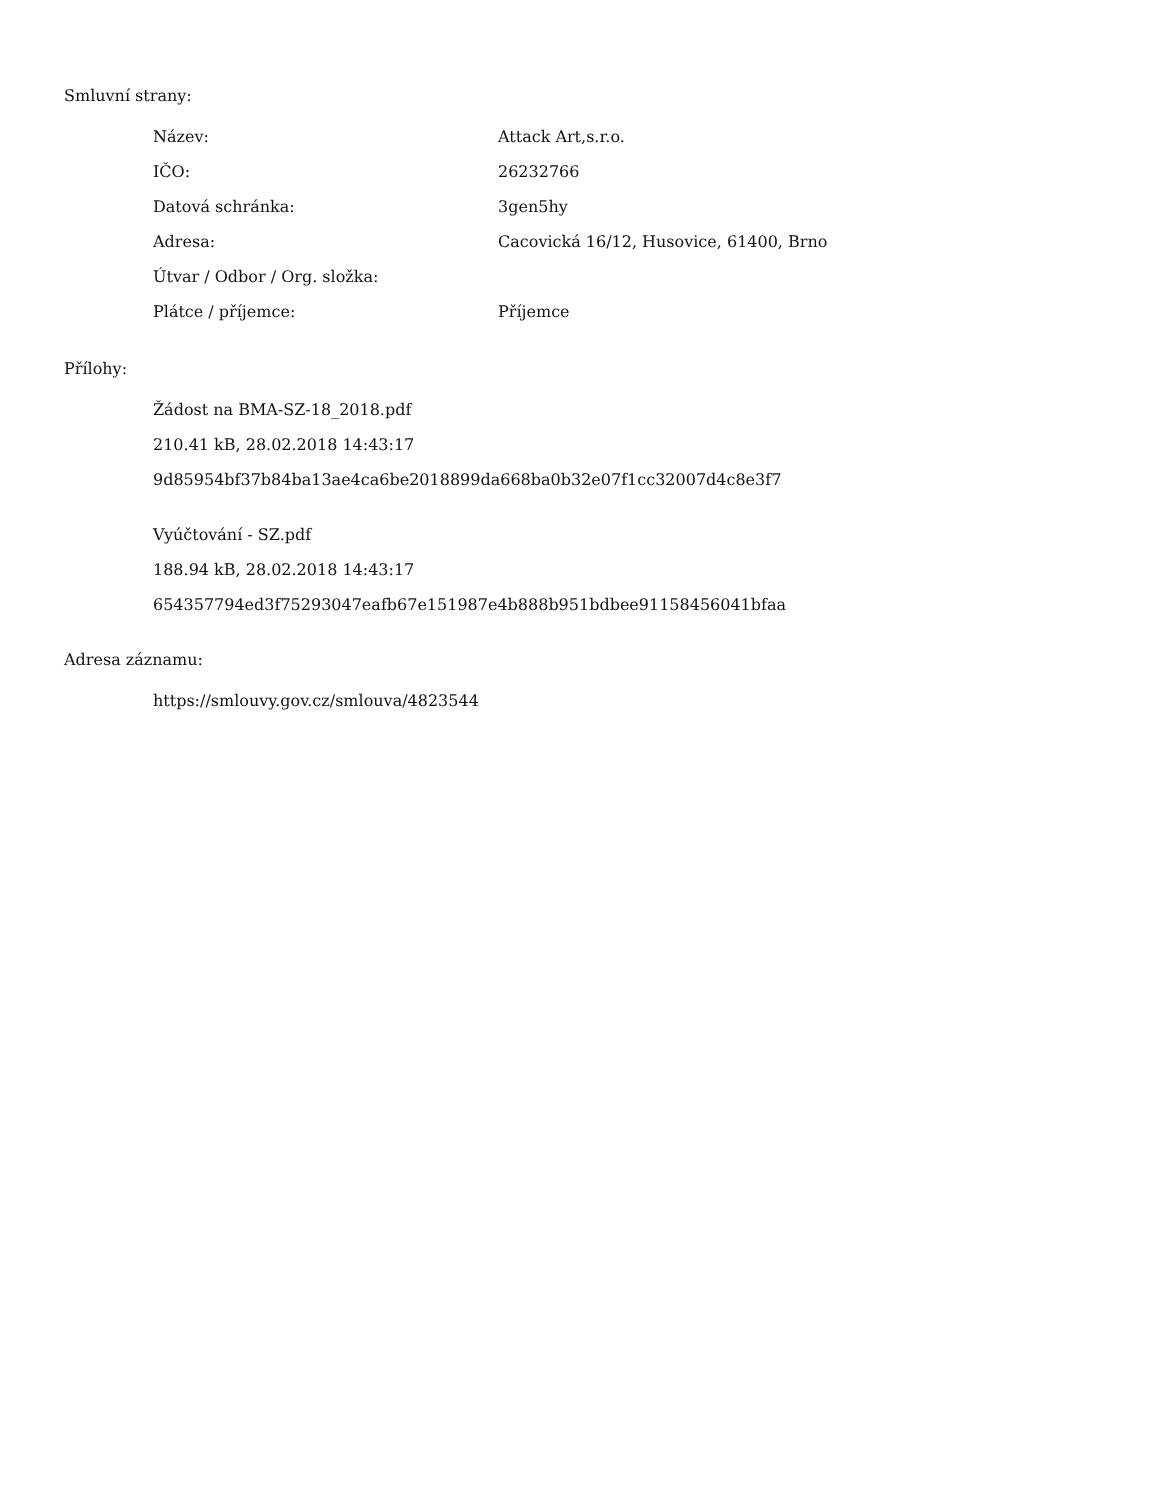Smluvní strany:
| Název: | Attack Art,s.r.o. |
| IČO: | 26232766 |
| Datová schránka: | 3gen5hy |
| Adresa: | Cacovická 16/12, Husovice, 61400, Brno |
| Útvar / Odbor / Org. složka: | |
| Plátce / příjemce: | Příjemce |
Přílohy:
Žádost na BMA-SZ-18_2018.pdf
210.41 kB, 28.02.2018 14:43:17
9d85954bf37b84ba13ae4ca6be2018899da668ba0b32e07f1cc32007d4c8e3f7
Vyúčtování - SZ.pdf
188.94 kB, 28.02.2018 14:43:17
654357794ed3f75293047eafb67e151987e4b888b951bdbee91158456041bfaa
Adresa záznamu:
https://smlouvy.gov.cz/smlouva/4823544